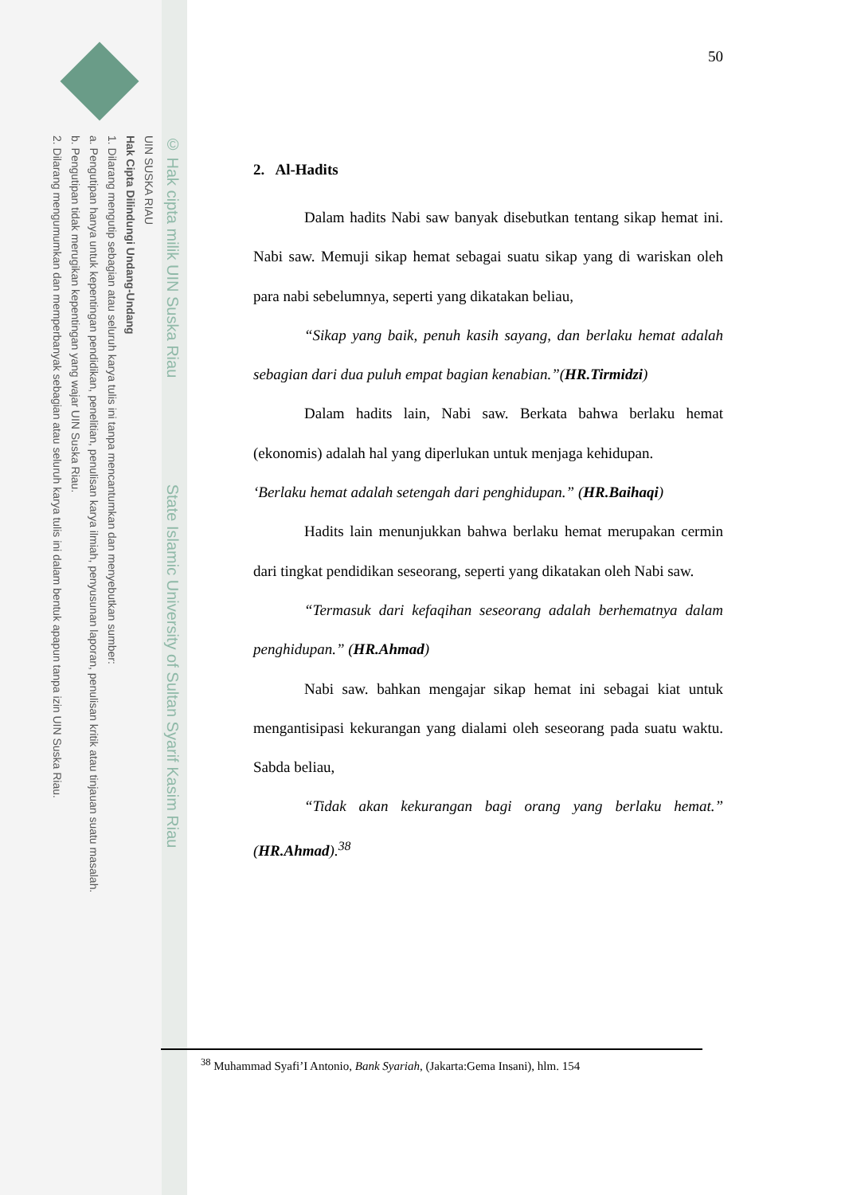UIN SUSKA RIAU
Hak Cipta Dilindungi Undang-Undang
1. Dilarang mengutip sebagian atau seluruh karya tulis ini tanpa mencantumkan dan menyebutkan sumber:
a. Pengutipan hanya untuk kepentingan pendidikan, penelitian, penulisan karya ilmiah, penyusunan laporan, penulisan kritik atau tinjauan suatu masalah.
b. Pengutipan tidak merugikan kepentingan yang wajar UIN Suska Riau.
2. Dilarang mengumumkan dan memperbanyak sebagian atau seluruh karya tulis ini dalam bentuk apapun tanpa izin UIN Suska Riau.
© Hak cipta milik UIN Suska Riau State Islamic University of Sultan Syarif Kasim Riau
50
2. Al-Hadits
Dalam hadits Nabi saw banyak disebutkan tentang sikap hemat ini. Nabi saw. Memuji sikap hemat sebagai suatu sikap yang di wariskan oleh para nabi sebelumnya, seperti yang dikatakan beliau,
“Sikap yang baik, penuh kasih sayang, dan berlaku hemat adalah sebagian dari dua puluh empat bagian kenabian.”(HR.Tirmidzi)
Dalam hadits lain, Nabi saw. Berkata bahwa berlaku hemat (ekonomis) adalah hal yang diperlukan untuk menjaga kehidupan.
‘Berlaku hemat adalah setengah dari penghidupan.” (HR.Baihaqi)
Hadits lain menunjukkan bahwa berlaku hemat merupakan cermin dari tingkat pendidikan seseorang, seperti yang dikatakan oleh Nabi saw.
“Termasuk dari kefaqihan seseorang adalah berhematnya dalam penghidupan.” (HR.Ahmad)
Nabi saw. bahkan mengajar sikap hemat ini sebagai kiat untuk mengantisipasi kekurangan yang dialami oleh seseorang pada suatu waktu. Sabda beliau,
“Tidak akan kekurangan bagi orang yang berlaku hemat.” (HR.Ahmad).<sup>38</sup>
<sup>38</sup> Muhammad Syafi’I Antonio, Bank Syariah, (Jakarta:Gema Insani), hlm. 154